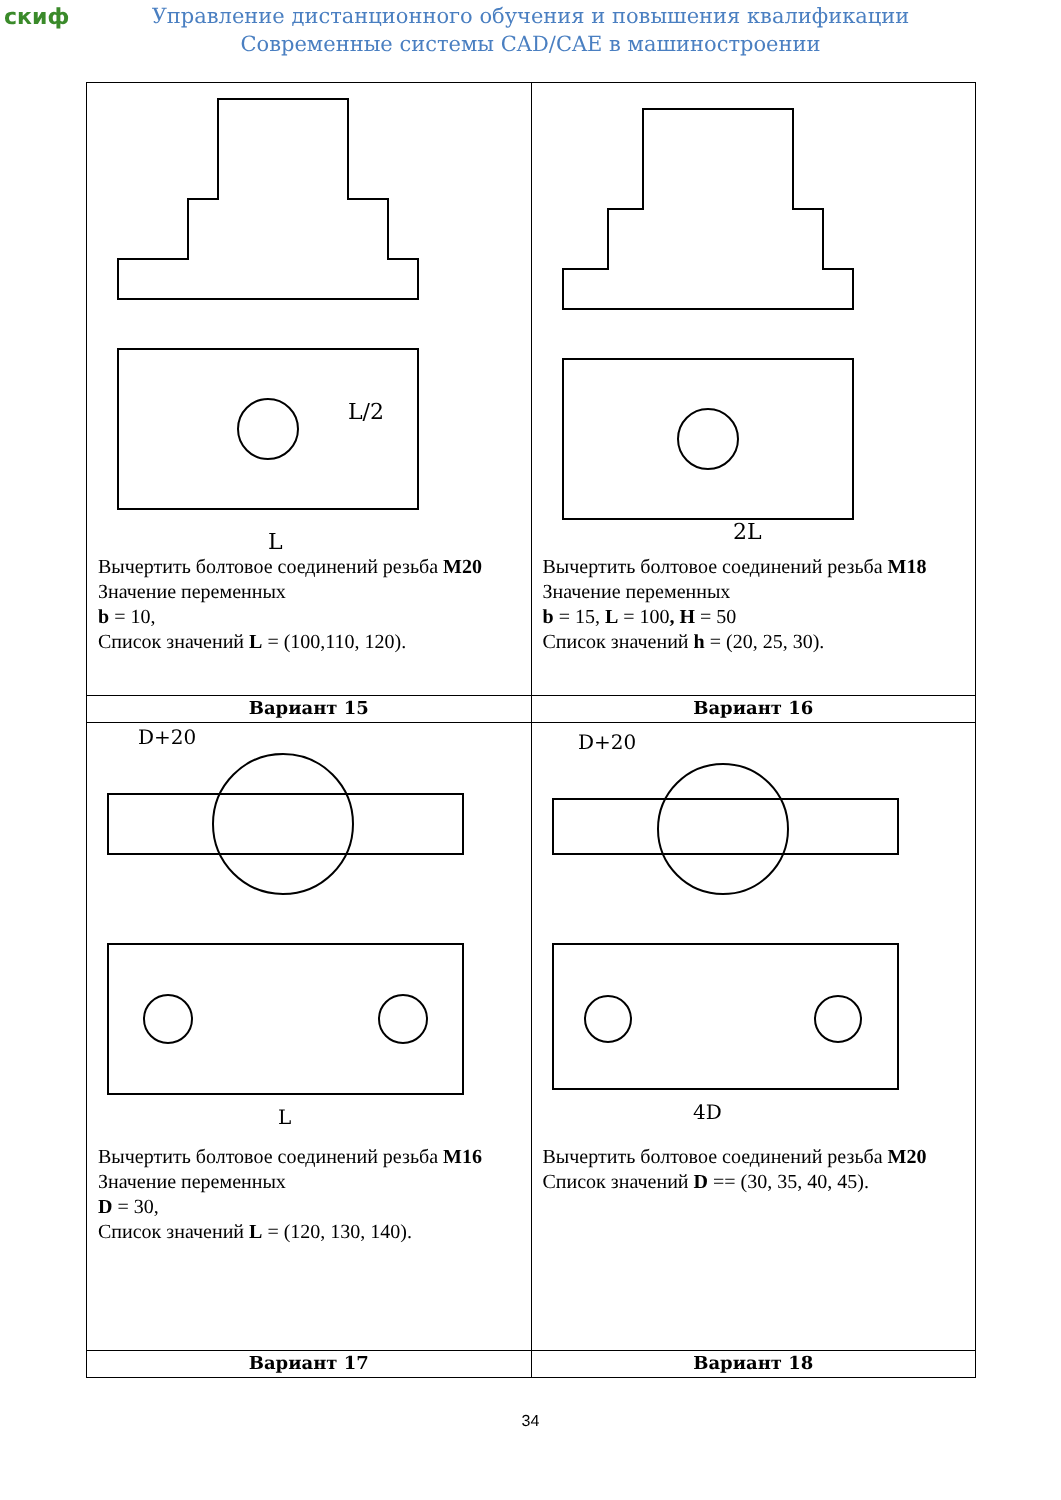скиф
Управление дистанционного обучения и повышения квалификации
Современные системы CAD/CAE в машиностроении
| L/2 L Вычертить болтовое соединений резьба M20 Значение переменных b = 10, Список значений L = (100,110, 120). | 2L Вычертить болтовое соединений резьба M18 Значение переменных b = 15, L = 100 , H = 50 Список значений h = (20, 25, 30). |
| Вариант 15 | Вариант 16 |
| D+20 L Вычертить болтовое соединений резьба M16 Значение переменных D = 30, Список значений L = (120, 130, 140). | D+20 4D Вычертить болтовое соединений резьба M20 Список значений D == (30, 35, 40, 45). |
| Вариант 17 | Вариант 18 |
34